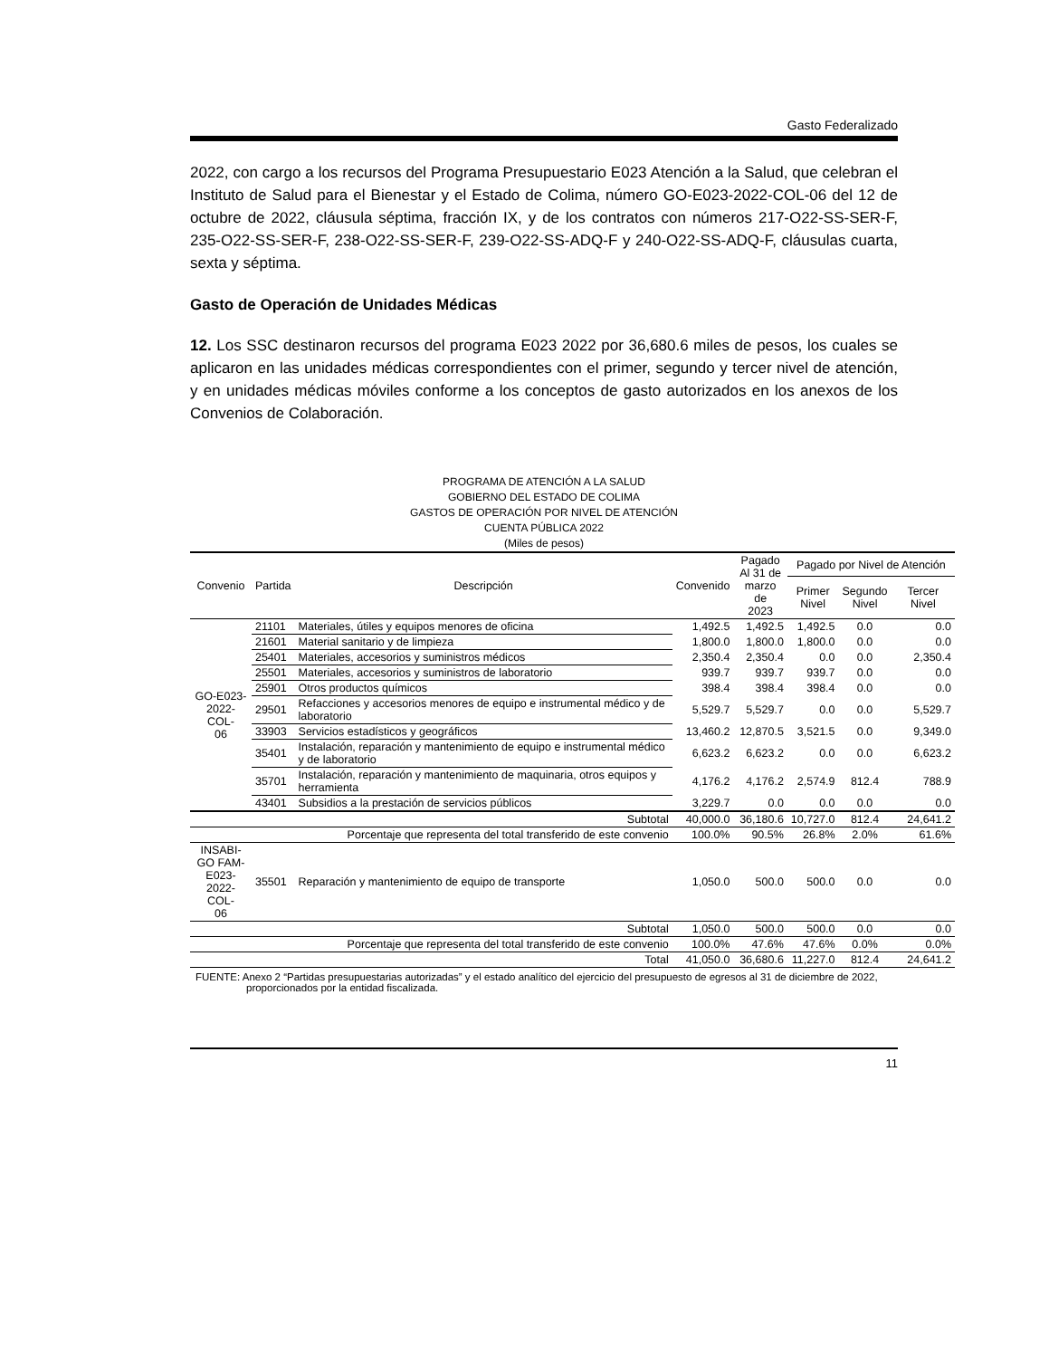Gasto Federalizado
2022, con cargo a los recursos del Programa Presupuestario E023 Atención a la Salud, que celebran el Instituto de Salud para el Bienestar y el Estado de Colima, número GO-E023-2022-COL-06 del 12 de octubre de 2022, cláusula séptima, fracción IX, y de los contratos con números 217-O22-SS-SER-F, 235-O22-SS-SER-F, 238-O22-SS-SER-F, 239-O22-SS-ADQ-F y 240-O22-SS-ADQ-F, cláusulas cuarta, sexta y séptima.
Gasto de Operación de Unidades Médicas
12. Los SSC destinaron recursos del programa E023 2022 por 36,680.6 miles de pesos, los cuales se aplicaron en las unidades médicas correspondientes con el primer, segundo y tercer nivel de atención, y en unidades médicas móviles conforme a los conceptos de gasto autorizados en los anexos de los Convenios de Colaboración.
PROGRAMA DE ATENCIÓN A LA SALUD
GOBIERNO DEL ESTADO DE COLIMA
GASTOS DE OPERACIÓN POR NIVEL DE ATENCIÓN
CUENTA PÚBLICA 2022
(Miles de pesos)
| Convenio | Partida | Descripción | Convenido | Pagado Al 31 de marzo de 2023 | Pagado por Nivel de Atención | | |
| --- | --- | --- | --- | --- | --- | --- | --- |
| | | | | | Primer Nivel | Segundo Nivel | Tercer Nivel |
| GO-E023- 2022-COL- 06 | 21101 | Materiales, útiles y equipos menores de oficina | 1,492.5 | 1,492.5 | 1,492.5 | 0.0 | 0.0 |
| | 21601 | Material sanitario y de limpieza | 1,800.0 | 1,800.0 | 1,800.0 | 0.0 | 0.0 |
| | 25401 | Materiales, accesorios y suministros médicos | 2,350.4 | 2,350.4 | 0.0 | 0.0 | 2,350.4 |
| | 25501 | Materiales, accesorios y suministros de laboratorio | 939.7 | 939.7 | 939.7 | 0.0 | 0.0 |
| | 25901 | Otros productos químicos | 398.4 | 398.4 | 398.4 | 0.0 | 0.0 |
| | 29501 | Refacciones y accesorios menores de equipo e instrumental médico y de laboratorio | 5,529.7 | 5,529.7 | 0.0 | 0.0 | 5,529.7 |
| | 33903 | Servicios estadísticos y geográficos | 13,460.2 | 12,870.5 | 3,521.5 | 0.0 | 9,349.0 |
| | 35401 | Instalación, reparación y mantenimiento de equipo e instrumental médico y de laboratorio | 6,623.2 | 6,623.2 | 0.0 | 0.0 | 6,623.2 |
| | 35701 | Instalación, reparación y mantenimiento de maquinaria, otros equipos y herramienta | 4,176.2 | 4,176.2 | 2,574.9 | 812.4 | 788.9 |
| | 43401 | Subsidios a la prestación de servicios públicos | 3,229.7 | 0.0 | 0.0 | 0.0 | 0.0 |
| Subtotal | | | 40,000.0 | 36,180.6 | 10,727.0 | 812.4 | 24,641.2 |
| Porcentaje que representa del total transferido de este convenio | | | 100.0% | 90.5% | 26.8% | 2.0% | 61.6% |
| INSABI- GO FAM- E023- 2022-COL- 06 | 35501 | Reparación y mantenimiento de equipo de transporte | 1,050.0 | 500.0 | 500.0 | 0.0 | 0.0 |
| Subtotal | | | 1,050.0 | 500.0 | 500.0 | 0.0 | 0.0 |
| Porcentaje que representa del total transferido de este convenio | | | 100.0% | 47.6% | 47.6% | 0.0% | 0.0% |
| Total | | | 41,050.0 | 36,680.6 | 11,227.0 | 812.4 | 24,641.2 |
FUENTE: Anexo 2 “Partidas presupuestarias autorizadas” y el estado analítico del ejercicio del presupuesto de egresos al 31 de diciembre de 2022, proporcionados por la entidad fiscalizada.
11